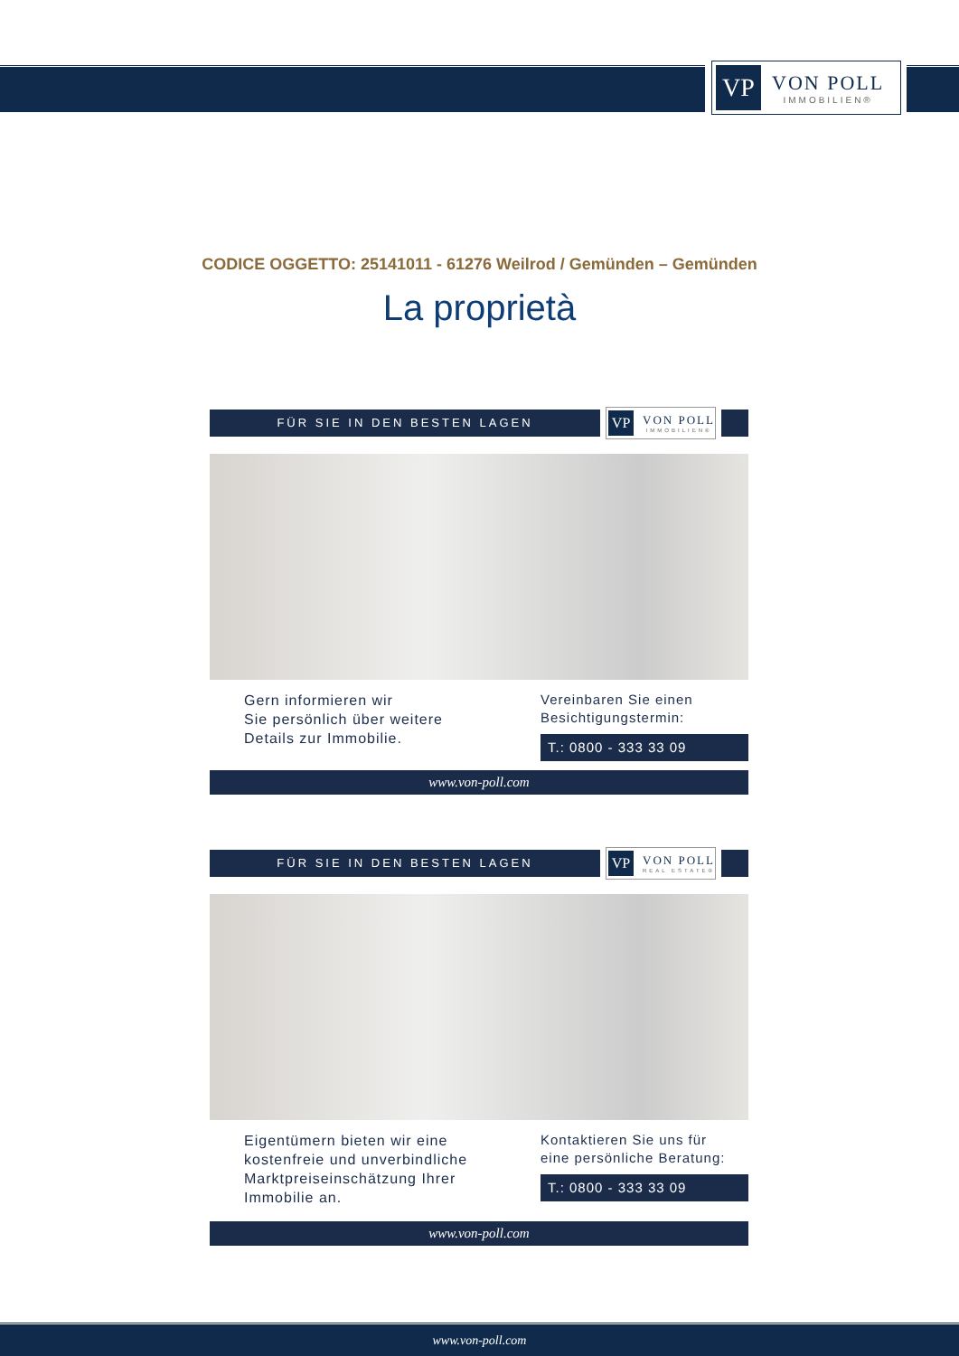VP
VON POLL
IMMOBILIEN®
CODICE OGGETTO: 25141011 - 61276 Weilrod / Gemünden – Gemünden
La proprietà
FÜR SIE IN DEN BESTEN LAGEN
VP
VON POLL
IMMOBILIEN®
Gern informieren wir
Sie persönlich über weitere
Details zur Immobilie.
Vereinbaren Sie einen
Besichtigungstermin:
T.: 0800 - 333 33 09
www.von-poll.com
FÜR SIE IN DEN BESTEN LAGEN
VP
VON POLL
REAL ESTATE®
Eigentümern bieten wir eine
kostenfreie und unverbindliche
Marktpreiseinschätzung Ihrer
Immobilie an.
Kontaktieren Sie uns für
eine persönliche Beratung:
T.: 0800 - 333 33 09
www.von-poll.com
www.von-poll.com